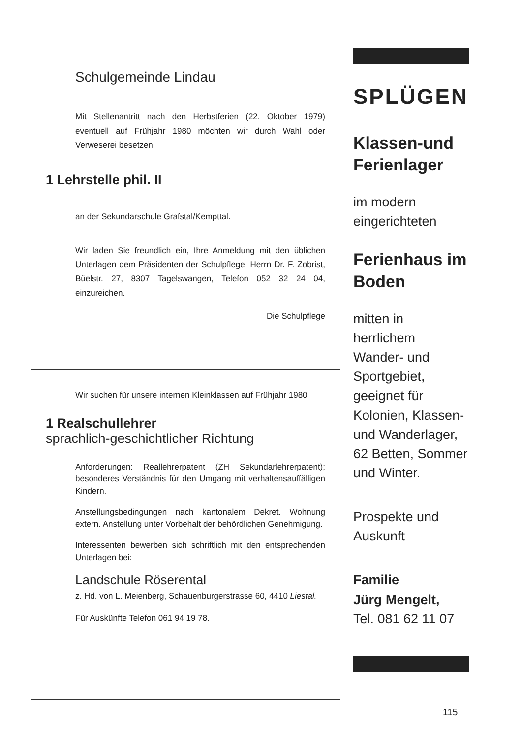Schulgemeinde Lindau
Mit Stellenantritt nach den Herbstferien (22. Oktober 1979) eventuell auf Frühjahr 1980 möchten wir durch Wahl oder Verweserei besetzen
1 Lehrstelle phil. II
an der Sekundarschule Grafstal/Kempttal.
Wir laden Sie freundlich ein, Ihre Anmeldung mit den üblichen Unterlagen dem Präsidenten der Schulpflege, Herrn Dr. F. Zobrist, Büelstr. 27, 8307 Tagelswangen, Telefon 052 32 24 04, einzureichen.
Die Schulpflege
Wir suchen für unsere internen Kleinklassen auf Frühjahr 1980
1 Realschullehrer
sprachlich-geschichtlicher Richtung
Anforderungen: Reallehrerpatent (ZH Sekundarlehrerpatent); besonderes Verständnis für den Umgang mit verhaltensauffälligen Kindern.
Anstellungsbedingungen nach kantonalem Dekret. Wohnung extern. Anstellung unter Vorbehalt der behördlichen Genehmigung.
Interessenten bewerben sich schriftlich mit den entsprechenden Unterlagen bei:
Landschule Röserental
z. Hd. von L. Meienberg, Schauenburgerstrasse 60, 4410 Liestal.
Für Auskünfte Telefon 061 94 19 78.
SPLÜGEN
Klassen-und Ferienlager
im modern eingerichteten
Ferienhaus im Boden
mitten in herrlichem Wander- und Sportgebiet, geeignet für Kolonien, Klassen- und Wanderlager, 62 Betten, Sommer und Winter.
Prospekte und Auskunft
Familie
Jürg Mengelt,
Tel. 081 62 11 07
115